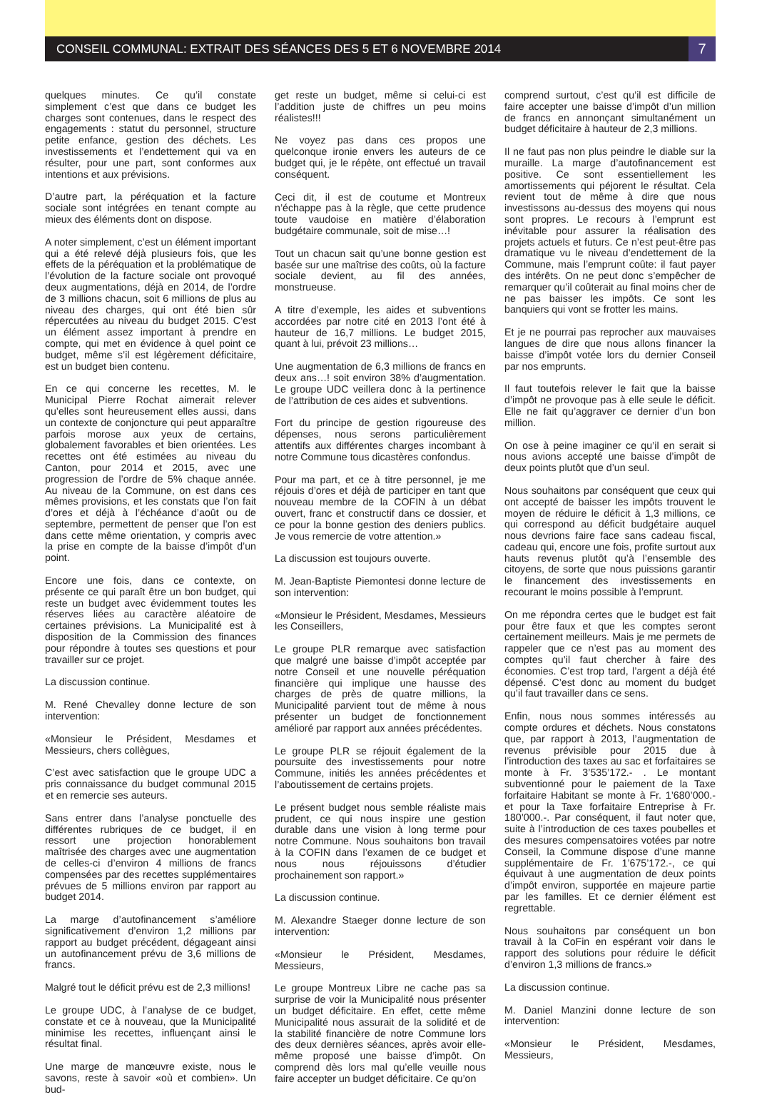CONSEIL COMMUNAL: EXTRAIT DES SÉANCES DES 5 ET 6 NOVEMBRE 2014
7
quelques minutes. Ce qu’il constate simplement c’est que dans ce budget les charges sont contenues, dans le respect des engagements : statut du personnel, structure petite enfance, gestion des déchets. Les investissements et l’endettement qui va en résulter, pour une part, sont conformes aux intentions et aux prévisions.
D’autre part, la péréquation et la facture sociale sont intégrées en tenant compte au mieux des éléments dont on dispose.
A noter simplement, c’est un élément important qui a été relevé déjà plusieurs fois, que les effets de la péréquation et la problématique de l’évolution de la facture sociale ont provoqué deux augmentations, déjà en 2014, de l’ordre de 3 millions chacun, soit 6 millions de plus au niveau des charges, qui ont été bien sûr répercutées au niveau du budget 2015. C’est un élément assez important à prendre en compte, qui met en évidence à quel point ce budget, même s’il est légèrement déficitaire, est un budget bien contenu.
En ce qui concerne les recettes, M. le Municipal Pierre Rochat aimerait relever qu’elles sont heureusement elles aussi, dans un contexte de conjoncture qui peut apparaître parfois morose aux yeux de certains, globalement favorables et bien orientées. Les recettes ont été estimées au niveau du Canton, pour 2014 et 2015, avec une progression de l’ordre de 5% chaque année. Au niveau de la Commune, on est dans ces mêmes provisions, et les constats que l’on fait d’ores et déjà à l’échéance d’août ou de septembre, permettent de penser que l’on est dans cette même orientation, y compris avec la prise en compte de la baisse d’impôt d’un point.
Encore une fois, dans ce contexte, on présente ce qui paraît être un bon budget, qui reste un budget avec évidemment toutes les réserves liées au caractère aléatoire de certaines prévisions. La Municipalité est à disposition de la Commission des finances pour répondre à toutes ses questions et pour travailler sur ce projet.
La discussion continue.
M. René Chevalley donne lecture de son intervention:
«Monsieur le Président, Mesdames et Messieurs, chers collègues,
C’est avec satisfaction que le groupe UDC a pris connaissance du budget communal 2015 et en remercie ses auteurs.
Sans entrer dans l’analyse ponctuelle des différentes rubriques de ce budget, il en ressort une projection honorablement maîtrisée des charges avec une augmentation de celles-ci d’environ 4 millions de francs compensées par des recettes supplémentaires prévues de 5 millions environ par rapport au budget 2014.
La marge d’autofinancement s’améliore significativement d’environ 1,2 millions par rapport au budget précédent, dégageant ainsi un autofinancement prévu de 3,6 millions de francs.
Malgré tout le déficit prévu est de 2,3 millions!
Le groupe UDC, à l’analyse de ce budget, constate et ce à nouveau, que la Municipalité minimise les recettes, influençant ainsi le résultat final.
Une marge de manœuvre existe, nous le savons, reste à savoir «où et combien». Un bud-
get reste un budget, même si celui-ci est l’addition juste de chiffres un peu moins réalistes!!!
Ne voyez pas dans ces propos une quelconque ironie envers les auteurs de ce budget qui, je le répète, ont effectué un travail conséquent.
Ceci dit, il est de coutume et Montreux n’échappe pas à la règle, que cette prudence toute vaudoise en matière d’élaboration budgétaire communale, soit de mise…!
Tout un chacun sait qu’une bonne gestion est basée sur une maîtrise des coûts, où la facture sociale devient, au fil des années, monstrueuse.
A titre d’exemple, les aides et subventions accordées par notre cité en 2013 l’ont été à hauteur de 16,7 millions. Le budget 2015, quant à lui, prévoit 23 millions…
Une augmentation de 6,3 millions de francs en deux ans…! soit environ 38% d’augmentation. Le groupe UDC veillera donc à la pertinence de l’attribution de ces aides et subventions.
Fort du principe de gestion rigoureuse des dépenses, nous serons particulièrement attentifs aux différentes charges incombant à notre Commune tous dicastères confondus.
Pour ma part, et ce à titre personnel, je me réjouis d’ores et déjà de participer en tant que nouveau membre de la COFIN à un débat ouvert, franc et constructif dans ce dossier, et ce pour la bonne gestion des deniers publics. Je vous remercie de votre attention.»
La discussion est toujours ouverte.
M. Jean-Baptiste Piemontesi donne lecture de son intervention:
«Monsieur le Président, Mesdames, Messieurs les Conseillers,
Le groupe PLR remarque avec satisfaction que malgré une baisse d’impôt acceptée par notre Conseil et une nouvelle péréquation financière qui implique une hausse des charges de près de quatre millions, la Municipalité parvient tout de même à nous présenter un budget de fonctionnement amélioré par rapport aux années précédentes.
Le groupe PLR se réjouit également de la poursuite des investissements pour notre Commune, initiés les années précédentes et l’aboutissement de certains projets.
Le présent budget nous semble réaliste mais prudent, ce qui nous inspire une gestion durable dans une vision à long terme pour notre Commune. Nous souhaitons bon travail à la COFIN dans l’examen de ce budget et nous nous réjouissons d’étudier prochainement son rapport.»
La discussion continue.
M. Alexandre Staeger donne lecture de son intervention:
«Monsieur le Président, Mesdames, Messieurs,
Le groupe Montreux Libre ne cache pas sa surprise de voir la Municipalité nous présenter un budget déficitaire. En effet, cette même Municipalité nous assurait de la solidité et de la stabilité financière de notre Commune lors des deux dernières séances, après avoir elle-même proposé une baisse d’impôt. On comprend dès lors mal qu’elle veuille nous faire accepter un budget déficitaire. Ce qu’on
comprend surtout, c’est qu’il est difficile de faire accepter une baisse d’impôt d’un million de francs en annonçant simultanément un budget déficitaire à hauteur de 2,3 millions.
Il ne faut pas non plus peindre le diable sur la muraille. La marge d’autofinancement est positive. Ce sont essentiellement les amortissements qui péjorent le résultat. Cela revient tout de même à dire que nous investissons au-dessus des moyens qui nous sont propres. Le recours à l’emprunt est inévitable pour assurer la réalisation des projets actuels et futurs. Ce n’est peut-être pas dramatique vu le niveau d’endettement de la Commune, mais l’emprunt coûte: il faut payer des intérêts. On ne peut donc s’empêcher de remarquer qu’il coûterait au final moins cher de ne pas baisser les impôts. Ce sont les banquiers qui vont se frotter les mains.
Et je ne pourrai pas reprocher aux mauvaises langues de dire que nous allons financer la baisse d’impôt votée lors du dernier Conseil par nos emprunts.
Il faut toutefois relever le fait que la baisse d’impôt ne provoque pas à elle seule le déficit. Elle ne fait qu’aggraver ce dernier d’un bon million.
On ose à peine imaginer ce qu’il en serait si nous avions accepté une baisse d’impôt de deux points plutôt que d’un seul.
Nous souhaitons par conséquent que ceux qui ont accepté de baisser les impôts trouvent le moyen de réduire le déficit à 1,3 millions, ce qui correspond au déficit budgétaire auquel nous devrions faire face sans cadeau fiscal, cadeau qui, encore une fois, profite surtout aux hauts revenus plutôt qu’à l’ensemble des citoyens, de sorte que nous puissions garantir le financement des investissements en recourant le moins possible à l’emprunt.
On me répondra certes que le budget est fait pour être faux et que les comptes seront certainement meilleurs. Mais je me permets de rappeler que ce n’est pas au moment des comptes qu’il faut chercher à faire des économies. C’est trop tard, l’argent a déjà été dépensé. C’est donc au moment du budget qu’il faut travailler dans ce sens.
Enfin, nous nous sommes intéressés au compte ordures et déchets. Nous constatons que, par rapport à 2013, l’augmentation de revenus prévisible pour 2015 due à l’introduction des taxes au sac et forfaitaires se monte à Fr. 3’535’172.- . Le montant subventionné pour le paiement de la Taxe forfaitaire Habitant se monte à Fr. 1’680’000.- et pour la Taxe forfaitaire Entreprise à Fr. 180’000.-. Par conséquent, il faut noter que, suite à l’introduction de ces taxes poubelles et des mesures compensatoires votées par notre Conseil, la Commune dispose d’une manne supplémentaire de Fr. 1’675’172.-, ce qui équivaut à une augmentation de deux points d’impôt environ, supportée en majeure partie par les familles. Et ce dernier élément est regrettable.
Nous souhaitons par conséquent un bon travail à la CoFin en espérant voir dans le rapport des solutions pour réduire le déficit d’environ 1,3 millions de francs.»
La discussion continue.
M. Daniel Manzini donne lecture de son intervention:
«Monsieur le Président, Mesdames, Messieurs,